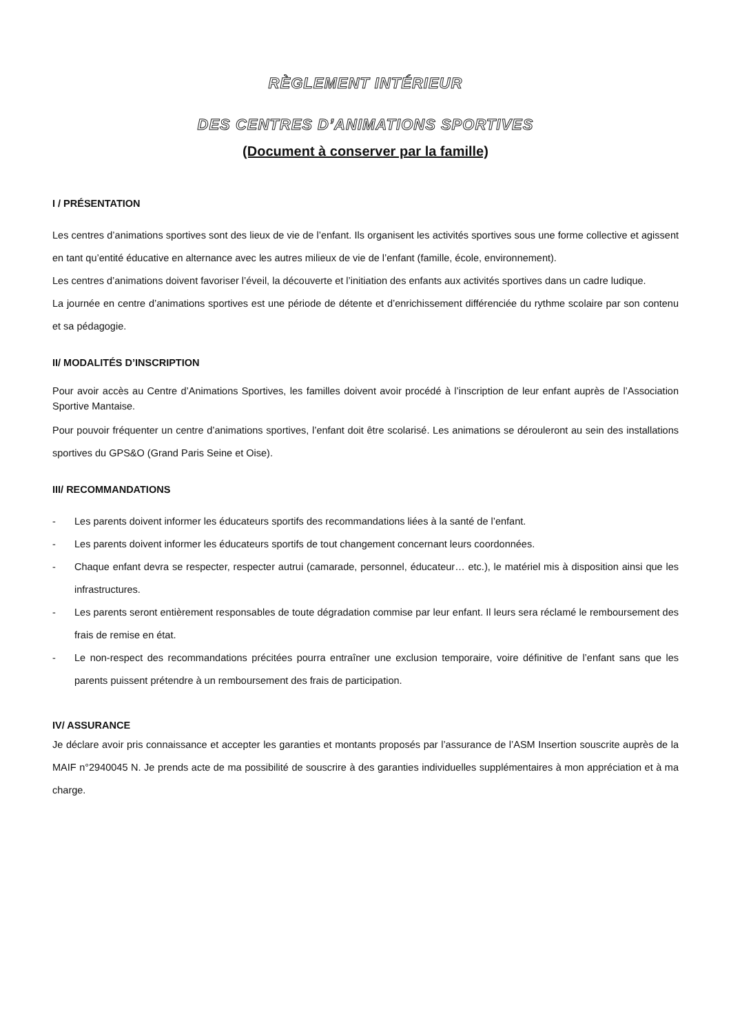RÈGLEMENT INTÉRIEUR
DES CENTRES D’ANIMATIONS SPORTIVES
(Document à conserver par la famille)
I / PRÉSENTATION
Les centres d’animations sportives sont des lieux de vie de l’enfant. Ils organisent les activités sportives sous une forme collective et agissent en tant qu’entité éducative en alternance avec les autres milieux de vie de l’enfant (famille, école, environnement).
Les centres d’animations doivent favoriser l’éveil, la découverte et l’initiation des enfants aux activités sportives dans un cadre ludique.
La journée en centre d’animations sportives est une période de détente et d’enrichissement différenciée du rythme scolaire par son contenu et sa pédagogie.
II/ MODALITÉS D’INSCRIPTION
Pour avoir accès au Centre d’Animations Sportives, les familles doivent avoir procédé à l’inscription de leur enfant auprès de l’Association Sportive Mantaise.
Pour pouvoir fréquenter un centre d’animations sportives, l’enfant doit être scolarisé. Les animations se dérouleront au sein des installations sportives du GPS&O (Grand Paris Seine et Oise).
III/ RECOMMANDATIONS
- Les parents doivent informer les éducateurs sportifs des recommandations liées à la santé de l’enfant.
- Les parents doivent informer les éducateurs sportifs de tout changement concernant leurs coordonnées.
- Chaque enfant devra se respecter, respecter autrui (camarade, personnel, éducateur… etc.), le matériel mis à disposition ainsi que les infrastructures.
- Les parents seront entièrement responsables de toute dégradation commise par leur enfant. Il leurs sera réclamé le remboursement des frais de remise en état.
- Le non-respect des recommandations précitées pourra entraîner une exclusion temporaire, voire définitive de l’enfant sans que les parents puissent prétendre à un remboursement des frais de participation.
IV/ ASSURANCE
Je déclare avoir pris connaissance et accepter les garanties et montants proposés par l’assurance de l’ASM Insertion souscrite auprès de la MAIF n°2940045 N. Je prends acte de ma possibilité de souscrire à des garanties individuelles supplémentaires à mon appréciation et à ma charge.